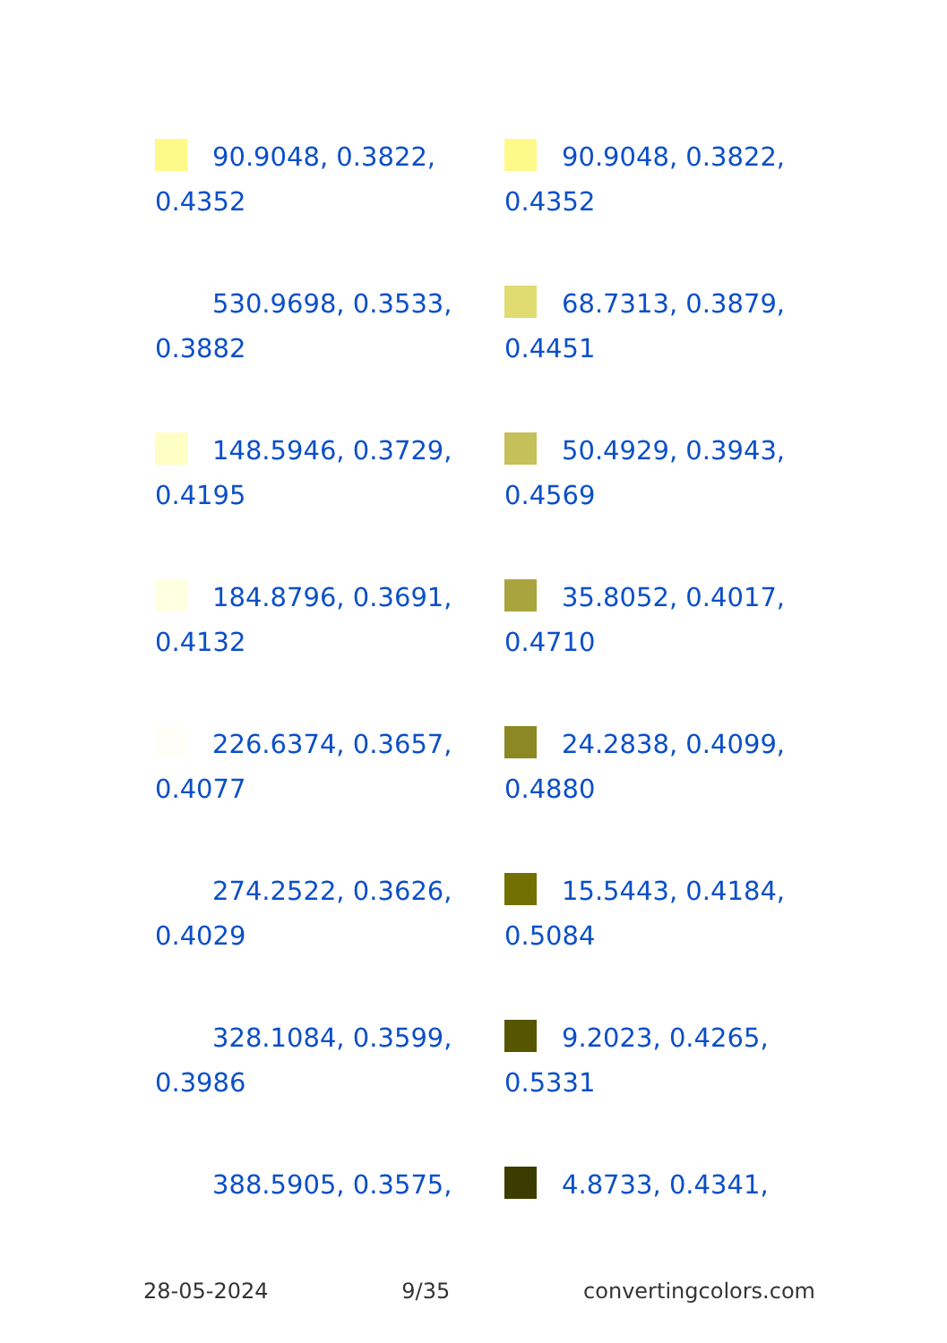90.9048, 0.3822,
0.4352
90.9048, 0.3822,
0.4352
530.9698, 0.3533,
0.3882
68.7313, 0.3879,
0.4451
148.5946, 0.3729,
0.4195
50.4929, 0.3943,
0.4569
184.8796, 0.3691,
0.4132
35.8052, 0.4017,
0.4710
226.6374, 0.3657,
0.4077
24.2838, 0.4099,
0.4880
274.2522, 0.3626,
0.4029
15.5443, 0.4184,
0.5084
328.1084, 0.3599,
0.3986
9.2023, 0.4265,
0.5331
388.5905, 0.3575,
4.8733, 0.4341,
28-05-2024 9/35 convertingcolors.com